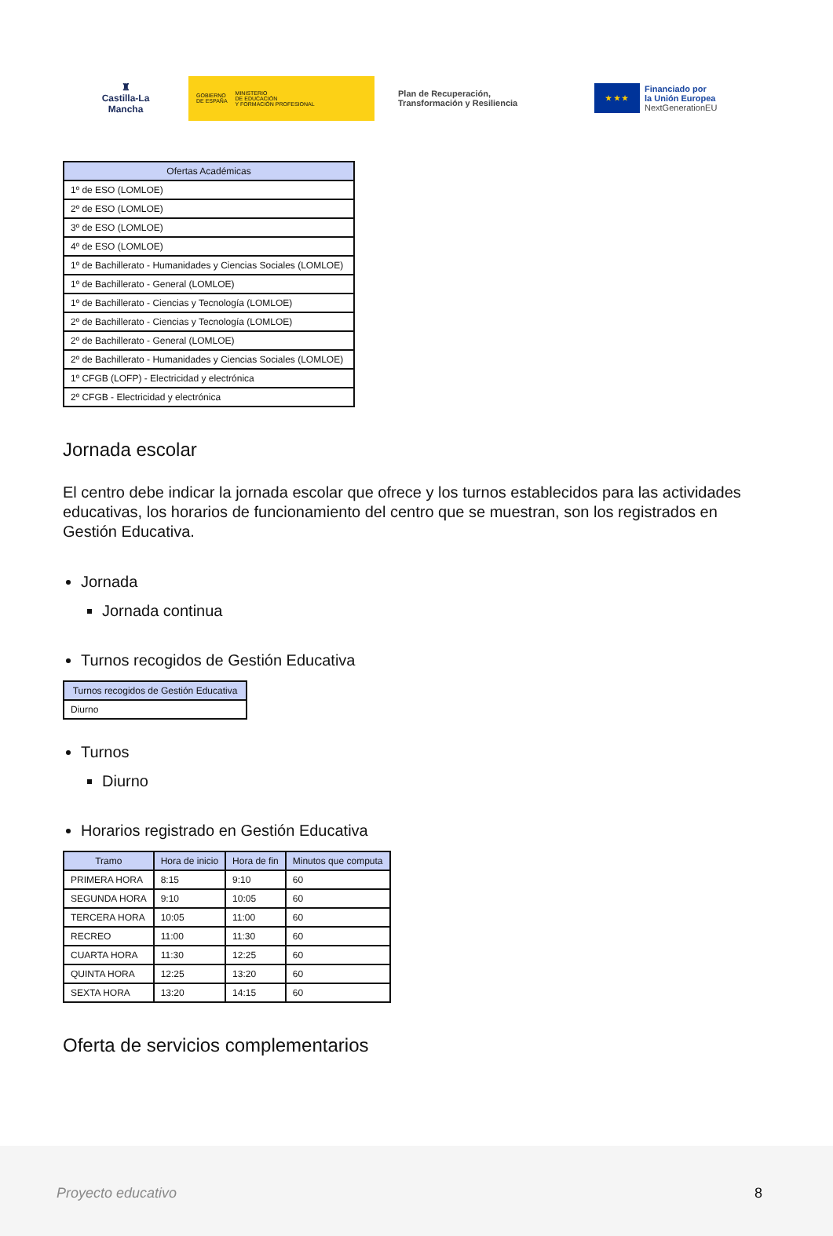♜
Castilla-La Mancha
GOBIERNO
DE ESPAÑA MINISTERIO
DE EDUCACIÓN
Y FORMACIÓN PROFESIONAL
Plan de Recuperación,
Transformación y Resiliencia
★ ★ ★
Financiado por
la Unión Europea
NextGenerationEU
| Ofertas Académicas |
| --- |
| 1º de ESO (LOMLOE) |
| 2º de ESO (LOMLOE) |
| 3º de ESO (LOMLOE) |
| 4º de ESO (LOMLOE) |
| 1º de Bachillerato - Humanidades y Ciencias Sociales (LOMLOE) |
| 1º de Bachillerato - General (LOMLOE) |
| 1º de Bachillerato - Ciencias y Tecnología (LOMLOE) |
| 2º de Bachillerato - Ciencias y Tecnología (LOMLOE) |
| 2º de Bachillerato - General (LOMLOE) |
| 2º de Bachillerato - Humanidades y Ciencias Sociales (LOMLOE) |
| 1º CFGB (LOFP) - Electricidad y electrónica |
| 2º CFGB - Electricidad y electrónica |
Jornada escolar
El centro debe indicar la jornada escolar que ofrece y los turnos establecidos para las actividades educativas, los horarios de funcionamiento del centro que se muestran, son los registrados en Gestión Educativa.
Jornada
Jornada continua
Turnos recogidos de Gestión Educativa
| Turnos recogidos de Gestión Educativa |
| --- |
| Diurno |
Turnos
Diurno
Horarios registrado en Gestión Educativa
| Tramo | Hora de inicio | Hora de fin | Minutos que computa |
| --- | --- | --- | --- |
| PRIMERA HORA | 8:15 | 9:10 | 60 |
| SEGUNDA HORA | 9:10 | 10:05 | 60 |
| TERCERA HORA | 10:05 | 11:00 | 60 |
| RECREO | 11:00 | 11:30 | 60 |
| CUARTA HORA | 11:30 | 12:25 | 60 |
| QUINTA HORA | 12:25 | 13:20 | 60 |
| SEXTA HORA | 13:20 | 14:15 | 60 |
Oferta de servicios complementarios
Proyecto educativo 8